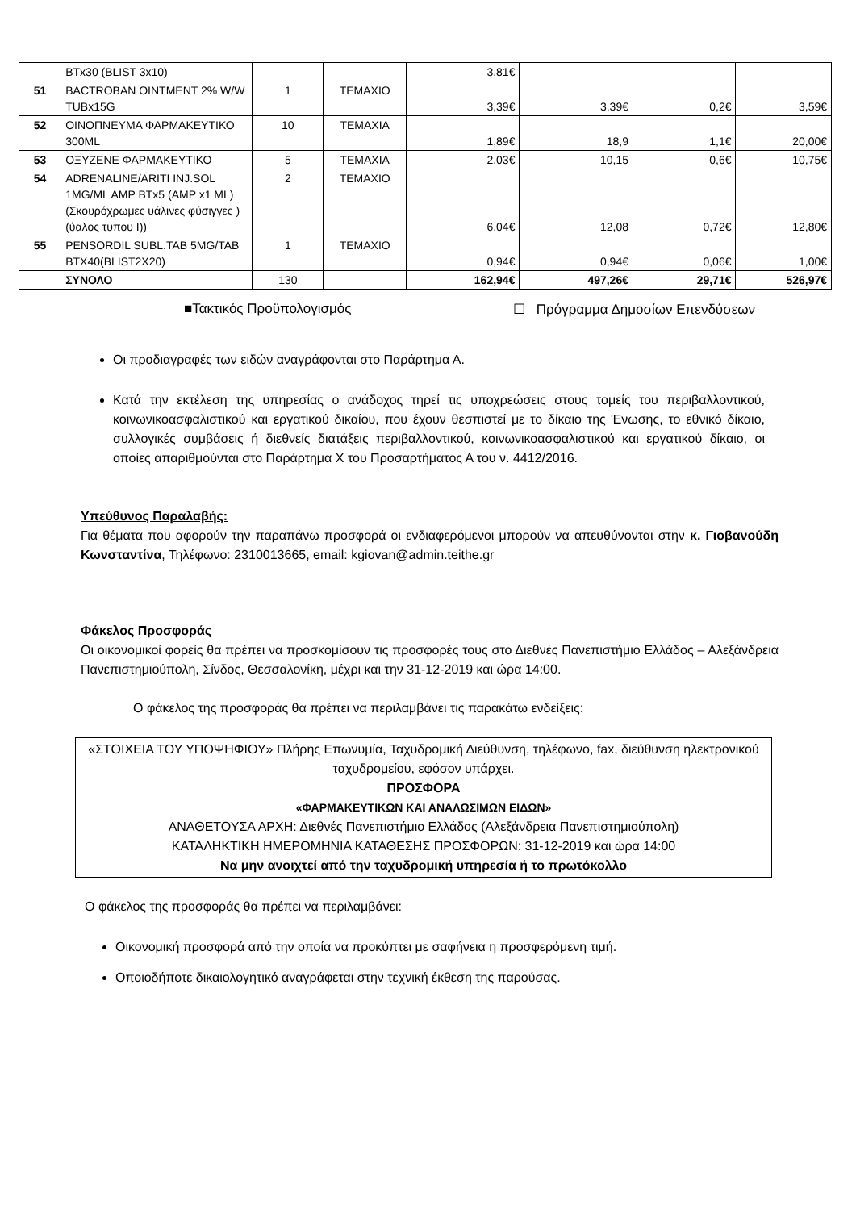| | BTx30 (BLIST 3x10) | | | 3,81€ | | | |
| 51 | BACTROBAN OINTMENT 2% W/W TUBx15G | 1 | ΤΕΜΑΧΙΟ | 3,39€ | 3,39€ | 0,2€ | 3,59€ |
| 52 | ΟΙΝΟΠΝΕΥΜΑ ΦΑΡΜΑΚΕΥΤΙΚΟ 300ML | 10 | ΤΕΜΑΧΙΑ | 1,89€ | 18,9 | 1,1€ | 20,00€ |
| 53 | ΟΞΥΖΕΝΕ ΦΑΡΜΑΚΕΥΤΙΚΟ | 5 | ΤΕΜΑΧΙΑ | 2,03€ | 10,15 | 0,6€ | 10,75€ |
| 54 | ADRENALINE/ARITI INJ.SOL 1MG/ML AMP BTx5 (AMP x1 ML) (Σκουρόχρωμες υάλινες φύσιγγες ) (ύαλος τυπου I)) | 2 | ΤΕΜΑΧΙΟ | 6,04€ | 12,08 | 0,72€ | 12,80€ |
| 55 | PENSORDIL SUBL.TAB 5MG/TAB BTX40(BLIST2X20) | 1 | ΤΕΜΑΧΙΟ | 0,94€ | 0,94€ | 0,06€ | 1,00€ |
| | ΣΥΝΟΛΟ | 130 | | 162,94€ | 497,26€ | 29,71€ | 526,97€ |
■Τακτικός Προϋπολογισμός ☐ Πρόγραμμα Δημοσίων Επενδύσεων
Οι προδιαγραφές των ειδών αναγράφονται στο Παράρτημα Α.
Κατά την εκτέλεση της υπηρεσίας ο ανάδοχος τηρεί τις υποχρεώσεις στους τομείς του περιβαλλοντικού, κοινωνικοασφαλιστικού και εργατικού δικαίου, που έχουν θεσπιστεί με το δίκαιο της Ένωσης, το εθνικό δίκαιο, συλλογικές συμβάσεις ή διεθνείς διατάξεις περιβαλλοντικού, κοινωνικοασφαλιστικού και εργατικού δίκαιο, οι οποίες απαριθμούνται στο Παράρτημα Χ του Προσαρτήματος Α του ν. 4412/2016.
Υπεύθυνος Παραλαβής:
Για θέματα που αφορούν την παραπάνω προσφορά οι ενδιαφερόμενοι μπορούν να απευθύνονται στην κ. Γιοβανούδη Κωνσταντίνα, Τηλέφωνο: 2310013665, email: kgiovan@admin.teithe.gr
Φάκελος Προσφοράς
Οι οικονομικοί φορείς θα πρέπει να προσκομίσουν τις προσφορές τους στο Διεθνές Πανεπιστήμιο Ελλάδος – Αλεξάνδρεια Πανεπιστημιούπολη, Σίνδος, Θεσσαλονίκη, μέχρι και την 31-12-2019 και ώρα 14:00.
Ο φάκελος της προσφοράς θα πρέπει να περιλαμβάνει τις παρακάτω ενδείξεις:
«ΣΤΟΙΧΕΙΑ ΤΟΥ ΥΠΟΨΗΦΙΟΥ» Πλήρης Επωνυμία, Ταχυδρομική Διεύθυνση, τηλέφωνο, fax, διεύθυνση ηλεκτρονικού ταχυδρομείου, εφόσον υπάρχει.
ΠΡΟΣΦΟΡΑ
«ΦΑΡΜΑΚΕΥΤΙΚΩΝ ΚΑΙ ΑΝΑΛΩΣΙΜΩΝ ΕΙΔΩΝ»
ΑΝΑΘΕΤΟΥΣΑ ΑΡΧΗ: Διεθνές Πανεπιστήμιο Ελλάδος (Αλεξάνδρεια Πανεπιστημιούπολη)
ΚΑΤΑΛΗΚΤΙΚΗ ΗΜΕΡΟΜΗΝΙΑ ΚΑΤΑΘΕΣΗΣ ΠΡΟΣΦΟΡΩΝ: 31-12-2019 και ώρα 14:00
Να μην ανοιχτεί από την ταχυδρομική υπηρεσία ή το πρωτόκολλο
Ο φάκελος της προσφοράς θα πρέπει να περιλαμβάνει:
Οικονομική προσφορά από την οποία να προκύπτει με σαφήνεια η προσφερόμενη τιμή.
Οποιοδήποτε δικαιολογητικό αναγράφεται στην τεχνική έκθεση της παρούσας.